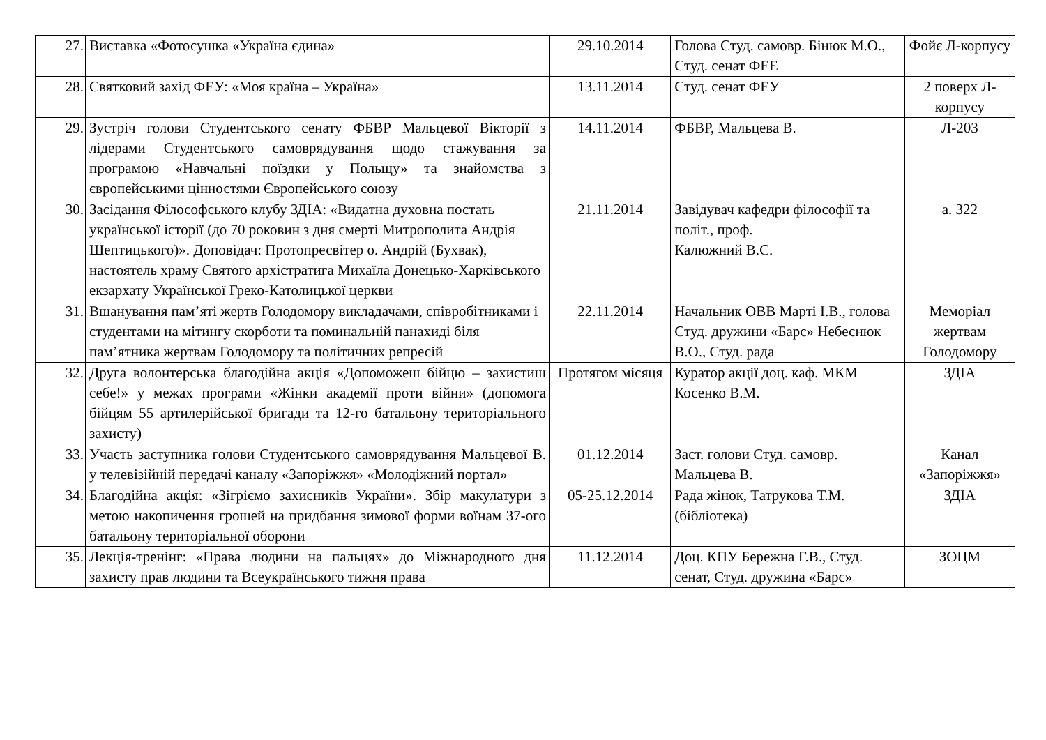| 27. | Виставка «Фотосушка «Україна єдина» | 29.10.2014 | Голова Студ. самовр. Бінюк М.О., Студ. сенат ФЕЕ | Фойє Л-корпусу |
| 28. | Святковий захід ФЕУ: «Моя країна – Україна» | 13.11.2014 | Студ. сенат ФЕУ | 2 поверх Л-корпусу |
| 29. | Зустріч голови Студентського сенату ФБВР Мальцевої Вікторії з лідерами Студентського самоврядування щодо стажування за програмою «Навчальні поїздки у Польщу» та знайомства з європейськими цінностями Європейського союзу | 14.11.2014 | ФБВР, Мальцева В. | Л-203 |
| 30. | Засідання Філософського клубу ЗДІА: «Видатна духовна постать української історії (до 70 роковин з дня смерті Митрополита Андрія Шептицького)». Доповідач: Протопресвітер о. Андрій (Бухвак), настоятель храму Святого архістратига Михаїла Донецько-Харківського екзархату Української Греко-Католицької церкви | 21.11.2014 | Завідувач кафедри філософії та політ., проф. Калюжний В.С. | а. 322 |
| 31. | Вшанування пам’яті жертв Голодомору викладачами, співробітниками і студентами на мітингу скорботи та поминальній панахиді біля пам’ятника жертвам Голодомору та політичних репресій | 22.11.2014 | Начальник ОВВ Марті І.В., голова Студ. дружини «Барс» Небеснюк В.О., Студ. рада | Меморіал жертвам Голодомору |
| 32. | Друга волонтерська благодійна акція «Допоможеш бійцю – захистиш себе!» у межах програми «Жінки академії проти війни» (допомога бійцям 55 артилерійської бригади та 12-го батальону територіального захисту) | Протягом місяця | Куратор акції доц. каф. МКМ Косенко В.М. | ЗДІА |
| 33. | Участь заступника голови Студентського самоврядування Мальцевої В. у телевізійній передачі каналу «Запоріжжя» «Молодіжний портал» | 01.12.2014 | Заст. голови Студ. самовр. Мальцева В. | Канал «Запоріжжя» |
| 34. | Благодійна акція: «Зігріємо захисників України». Збір макулатури з метою накопичення грошей на придбання зимової форми воїнам 37-ого батальону територіальної оборони | 05-25.12.2014 | Рада жінок, Татрукова Т.М. (бібліотека) | ЗДІА |
| 35. | Лекція-тренінг: «Права людини на пальцях» до Міжнародного дня захисту прав людини та Всеукраїнського тижня права | 11.12.2014 | Доц. КПУ Бережна Г.В., Студ. сенат, Студ. дружина «Барс» | ЗОЦМ |